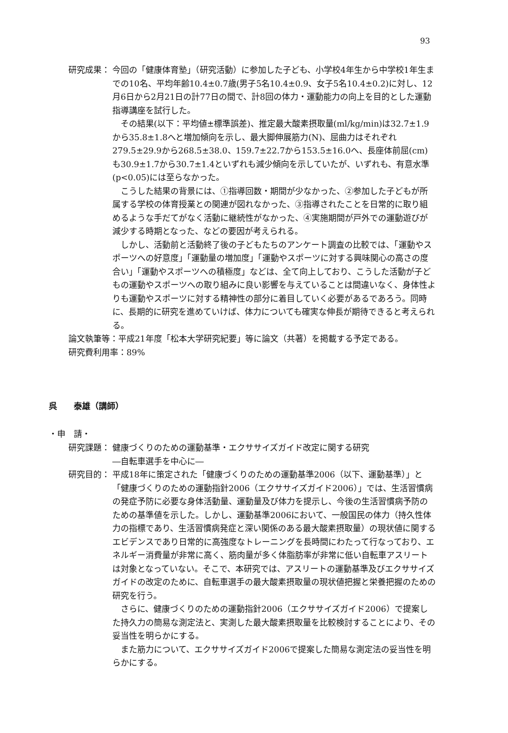93
研究成果： 今回の「健康体育塾」（研究活動）に参加した子ども、小学校4年生から中学校1年生までの10名、平均年齢10.4±0.7歳(男子5名10.4±0.9、女子5名10.4±0.2)に対し、12月6日から2月21日の計77日の間で、計8回の体力・運動能力の向上を目的とした運動指導講座を試行した。
その結果(以下：平均値±標準誤差)、推定最大酸素摂取量(ml/kg/min)は32.7±1.9から35.8±1.8へと増加傾向を示し、最大脚伸展筋力(N)、屈曲力はそれぞれ279.5±29.9から268.5±38.0、159.7±22.7から153.5±16.0へ、長座体前屈(cm)も30.9±1.7から30.7±1.4といずれも減少傾向を示していたが、いずれも、有意水準(p<0.05)には至らなかった。
こうした結果の背景には、①指導回数・期間が少なかった、②参加した子どもが所属する学校の体育授業との関連が図れなかった、③指導されたことを日常的に取り組めるような手だてがなく活動に継続性がなかった、④実施期間が戸外での運動遊びが減少する時期となった、などの要因が考えられる。
しかし、活動前と活動終了後の子どもたちのアンケート調査の比較では、「運動やスポーツへの好意度」「運動量の増加度」「運動やスポーツに対する興味関心の高さの度合い」「運動やスポーツへの積極度」などは、全て向上しており、こうした活動が子どもの運動やスポーツへの取り組みに良い影響を与えていることは間違いなく、身体性よりも運動やスポーツに対する精神性の部分に着目していく必要があるであろう。同時に、長期的に研究を進めていけば、体力についても確実な伸長が期待できると考えられる。
論文執筆等：平成21年度「松本大学研究紀要」等に論文（共著）を掲載する予定である。
研究費利用率：89%
呉　　泰雄（講師）
・申　請・
研究課題： 健康づくりのための運動基準・エクササイズガイド改定に関する研究
―自転車選手を中心に―
研究目的： 平成18年に策定された「健康づくりのための運動基準2006（以下、運動基準）」と「健康づくりのための運動指針2006（エクササイズガイド2006）」では、生活習慣病の発症予防に必要な身体活動量、運動量及び体力を提示し、今後の生活習慣病予防のための基準値を示した。しかし、運動基準2006において、一般国民の体力（持久性体力の指標であり、生活習慣病発症と深い関係のある最大酸素摂取量）の現状値に関するエビデンスであり日常的に高強度なトレーニングを長時間にわたって行なっており、エネルギー消費量が非常に高く、筋肉量が多く体脂肪率が非常に低い自転車アスリートは対象となっていない。そこで、本研究では、アスリートの運動基準及びエクササイズガイドの改定のために、自転車選手の最大酸素摂取量の現状値把握と栄養把握のための研究を行う。
さらに、健康づくりのための運動指針2006（エクササイズガイド2006）で提案した持久力の簡易な測定法と、実測した最大酸素摂取量を比較検討することにより、その妥当性を明らかにする。
また筋力について、エクササイズガイド2006で提案した簡易な測定法の妥当性を明らかにする。